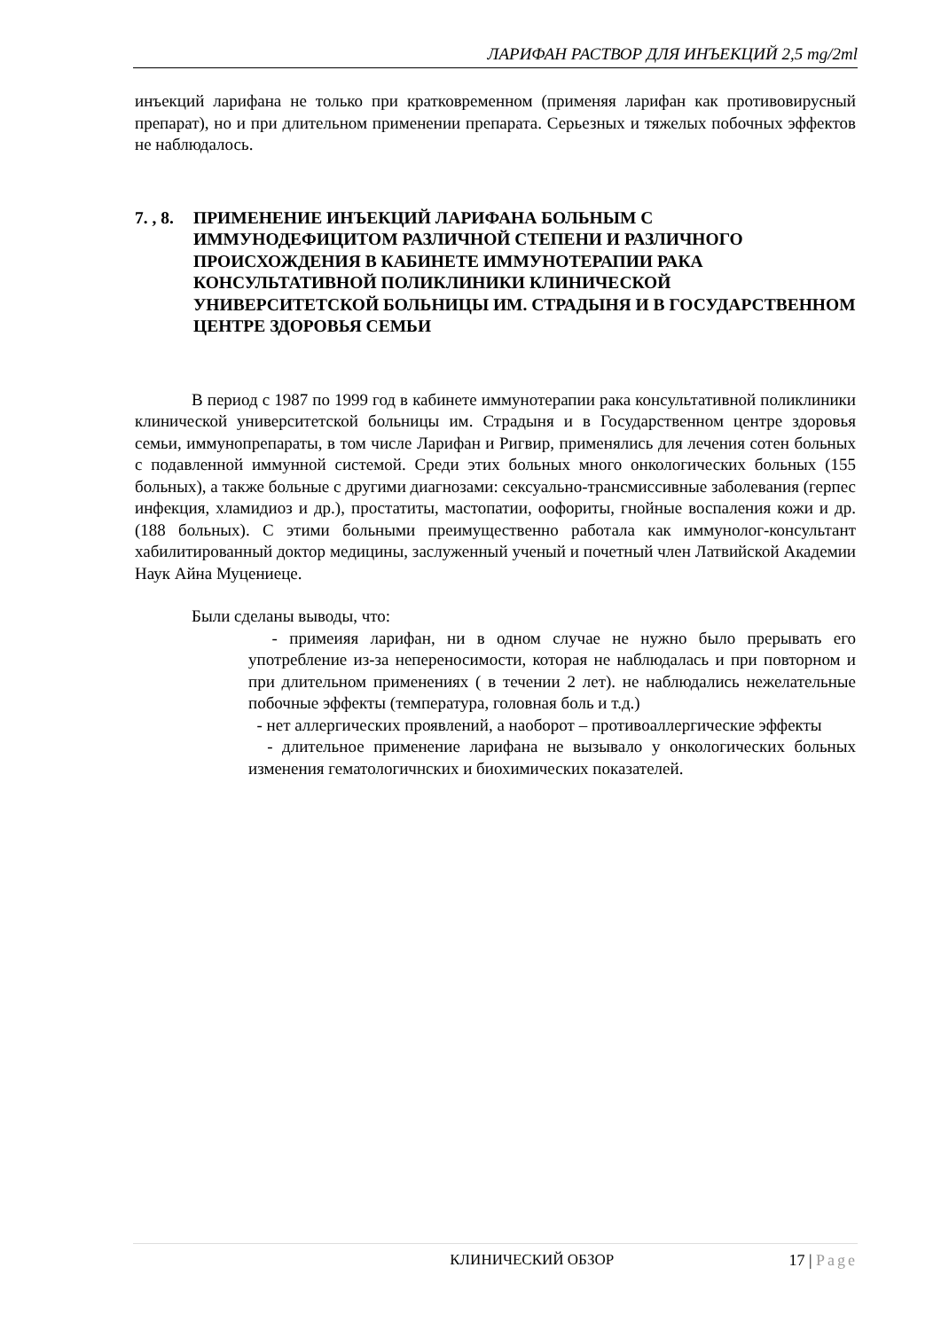ЛАРИФАН РАСТВОР ДЛЯ ИНЪЕКЦИЙ 2,5 mg/2ml
инъекций ларифана не только при кратковременном (применяя ларифан как противовирусный препарат), но и при длительном применении препарата. Серьезных и тяжелых побочных эффектов не наблюдалось.
7. , 8. ПРИМЕНЕНИЕ ИНЪЕКЦИЙ ЛАРИФАНА БОЛЬНЫМ С ИММУНОДЕФИЦИТОМ РАЗЛИЧНОЙ СТЕПЕНИ И РАЗЛИЧНОГО ПРОИСХОЖДЕНИЯ В КАБИНЕТЕ ИММУНОТЕРАПИИ РАКА КОНСУЛЬТАТИВНОЙ ПОЛИКЛИНИКИ КЛИНИЧЕСКОЙ УНИВЕРСИТЕТСКОЙ БОЛЬНИЦЫ ИМ. СТРАДЫНЯ И В ГОСУДАРСТВЕННОМ ЦЕНТРЕ ЗДОРОВЬЯ СЕМЬИ
В период с 1987 по 1999 год в кабинете иммунотерапии рака консультативной поликлиники клинической университетской больницы им. Страдыня и в Государственном центре здоровья семьи, иммунопрепараты, в том числе Ларифан и Ригвир, применялись для лечения сотен больных с подавленной иммунной системой. Среди этих больных много онкологических больных (155 больных), а также больные с другими диагнозами: сексуально-трансмиссивные заболевания (герпес инфекция, хламидиоз и др.), простатиты, мастопатии, оофориты, гнойные воспаления кожи и др. (188 больных). С этими больными преимущественно работала как иммунолог-консультант хабилитированный доктор медицины, заслуженный ученый и почетный член Латвийской Академии Наук Айна Муцениеце.
Были сделаны выводы, что:
- примеияя ларифан, ни в одном случае не нужно было прерывать его употребление из-за непереносимости, которая не наблюдалась и при повторном и при длительном применениях ( в течении 2 лет). не наблюдались нежелательные побочные эффекты (температура, головная боль и т.д.)
- нет аллергических проявлений, а наоборот – противоаллергические эффекты
- длительное применение ларифана не вызывало у онкологических больных изменения гематологичнских и биохимических показателей.
КЛИНИЧЕСКИЙ ОБЗОР 17 | Page